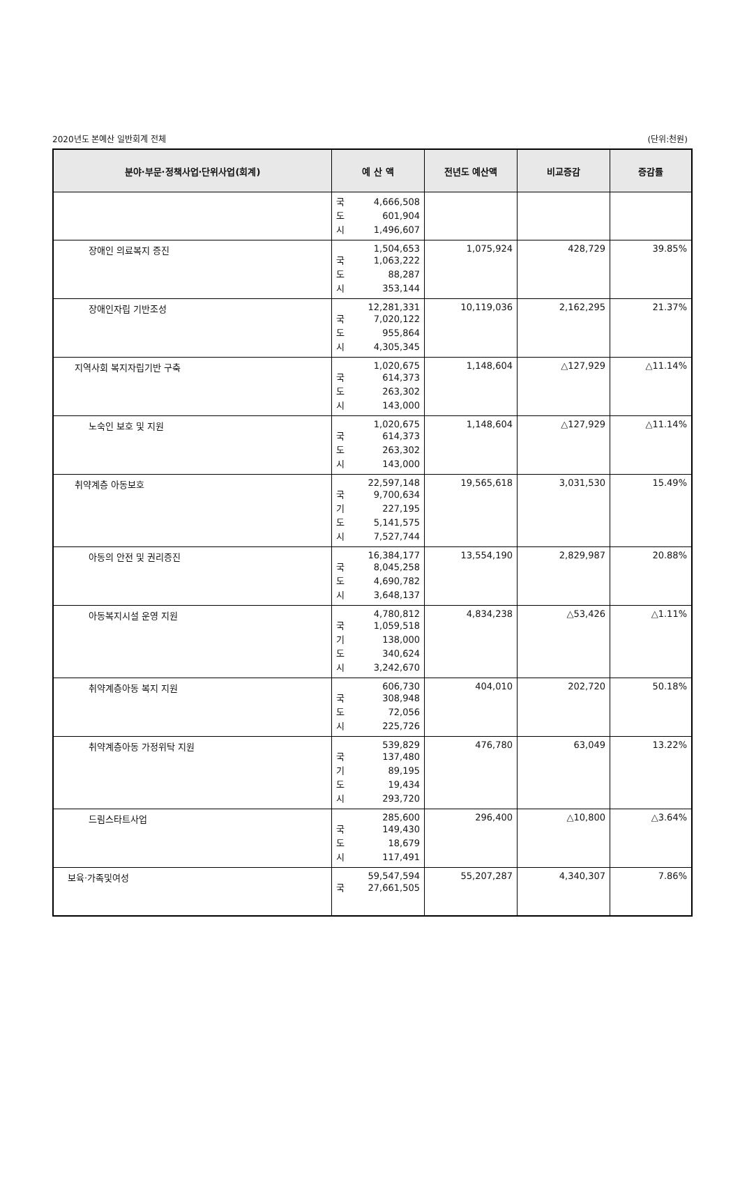2020년도 본예산 일반회계 전체 (단위:천원)
| 분야·부문·정책사업·단위사업(회계) | 예 산 액 | 전년도 예산액 | 비교증감 | 증감률 |
| --- | --- | --- | --- | --- |
| | 국 4,666,508 도 601,904 시 1,496,607 | | | |
| 장애인 의료복지 증진 | 1,504,653 국 1,063,222 도 88,287 시 353,144 | 1,075,924 | 428,729 | 39.85% |
| 장애인자립 기반조성 | 12,281,331 국 7,020,122 도 955,864 시 4,305,345 | 10,119,036 | 2,162,295 | 21.37% |
| 지역사회 복지자립기반 구축 | 1,020,675 국 614,373 도 263,302 시 143,000 | 1,148,604 | △127,929 | △11.14% |
| 노숙인 보호 및 지원 | 1,020,675 국 614,373 도 263,302 시 143,000 | 1,148,604 | △127,929 | △11.14% |
| 취약계층 아동보호 | 22,597,148 국 9,700,634 기 227,195 도 5,141,575 시 7,527,744 | 19,565,618 | 3,031,530 | 15.49% |
| 아동의 안전 및 권리증진 | 16,384,177 국 8,045,258 도 4,690,782 시 3,648,137 | 13,554,190 | 2,829,987 | 20.88% |
| 아동복지시설 운영 지원 | 4,780,812 국 1,059,518 기 138,000 도 340,624 시 3,242,670 | 4,834,238 | △53,426 | △1.11% |
| 취약계층아동 복지 지원 | 606,730 국 308,948 도 72,056 시 225,726 | 404,010 | 202,720 | 50.18% |
| 취약계층아동 가정위탁 지원 | 539,829 국 137,480 기 89,195 도 19,434 시 293,720 | 476,780 | 63,049 | 13.22% |
| 드림스타트사업 | 285,600 국 149,430 도 18,679 시 117,491 | 296,400 | △10,800 | △3.64% |
| 보육·가족및여성 | 59,547,594 국 27,661,505 | 55,207,287 | 4,340,307 | 7.86% |